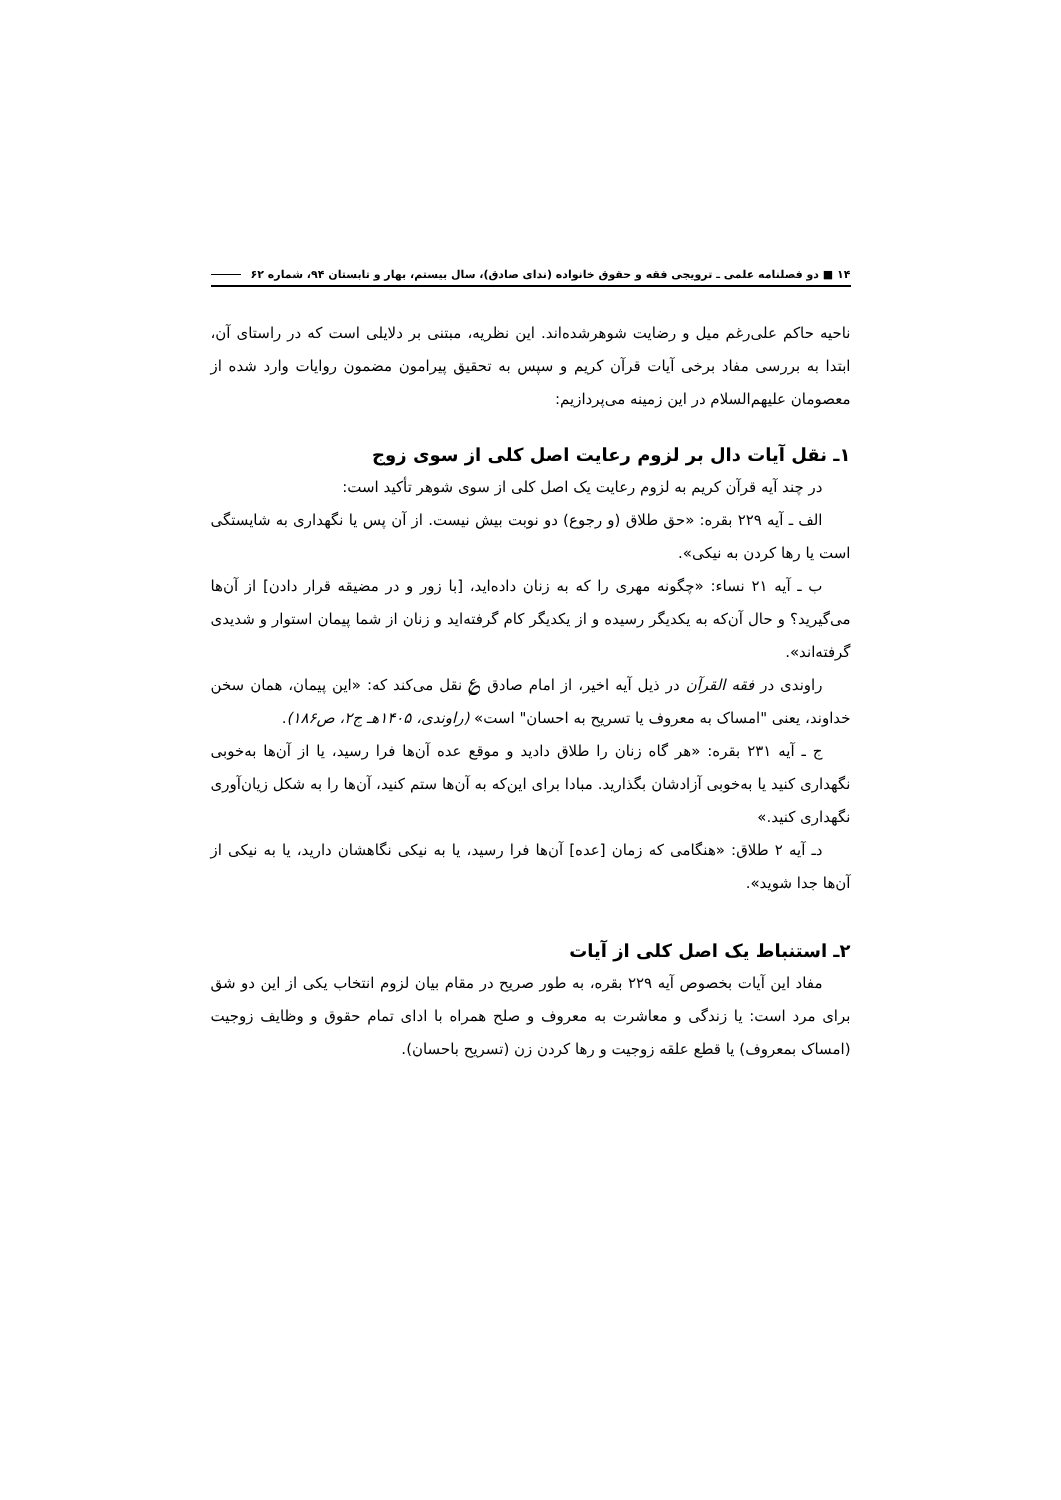۱۴ ■ دو فصلنامه علمی ـ ترویجی فقه و حقوق خانواده (ندای صادق)، سال بیستم، بهار و تابستان ۹۴، شماره ۶۲
ناحیه حاکم علی‌رغم میل و رضایت شوهرشده‌اند. این نظریه، مبتنی بر دلایلی است که در راستای آن، ابتدا به بررسی مفاد برخی آیات قرآن کریم و سپس به تحقیق پیرامون مضمون روایات وارد شده از معصومان علیهم‌السلام در این زمینه می‌پردازیم:
۱ـ نقل آیات دال بر لزوم رعایت اصل کلی از سوی زوج
در چند آیه قرآن کریم به لزوم رعایت یک اصل کلی از سوی شوهر تأکید است:
الف ـ آیه ۲۲۹ بقره: «حق طلاق (و رجوع) دو نوبت بیش نیست. از آن پس یا نگهداری به شایستگی است یا رها کردن به نیکی».
ب ـ آیه ۲۱ نساء: «چگونه مهری را که به زنان داده‌اید، [با زور و در مضیقه قرار دادن] از آن‌ها می‌گیرید؟ و حال آن‌که به یکدیگر رسیده و از یکدیگر کام گرفته‌اید و زنان از شما پیمان استوار و شدیدی گرفته‌اند».
راوندی در فقه القرآن در ذیل آیه اخیر، از امام صادق ؏ نقل می‌کند که: «این پیمان، همان سخن خداوند، یعنی "امساک به معروف یا تسریح به احسان" است» (راوندی، ۱۴۰۵هـ ج۲، ص۱۸۶).
ج ـ آیه ۲۳۱ بقره: «هر گاه زنان را طلاق دادید و موقع عده آن‌ها فرا رسید، یا از آن‌ها به‌خوبی نگهداری کنید یا به‌خوبی آزادشان بگذارید. مبادا برای این‌که به آن‌ها ستم کنید، آن‌ها را به شکل زیان‌آوری نگهداری کنید.»
دـ آیه ۲ طلاق: «هنگامی که زمان [عده] آن‌ها فرا رسید، یا به نیکی نگاهشان دارید، یا به نیکی از آن‌ها جدا شوید».
۲ـ استنباط یک اصل کلی از آیات
مفاد این آیات بخصوص آیه ۲۲۹ بقره، به طور صریح در مقام بیان لزوم انتخاب یکی از این دو شق برای مرد است: یا زندگی و معاشرت به معروف و صلح همراه با ادای تمام حقوق و وظایف زوجیت (امساک بمعروف) یا قطع علقه زوجیت و رها کردن زن (تسریح باحسان).